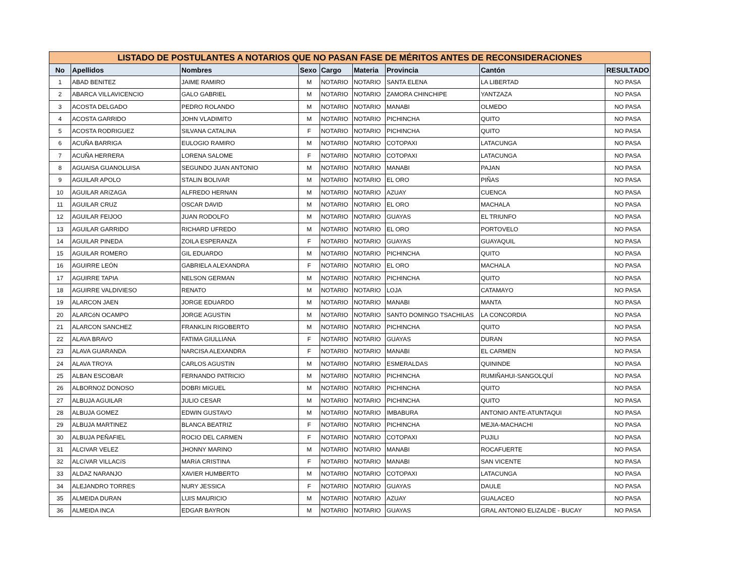| LISTADO DE POSTULANTES A NOTARIOS QUE NO PASAN FASE DE MÉRITOS ANTES DE RECONSIDERACIONES | | | | | | | | |
| No | Apellidos | Nombres | Sexo | Cargo | Materia | Provincia | Cantón | RESULTADO |
| 1 | ABAD BENITEZ | JAIME RAMIRO | M | NOTARIO | NOTARIO | SANTA ELENA | LA LIBERTAD | NO PASA |
| 2 | ABARCA VILLAVICENCIO | GALO GABRIEL | M | NOTARIO | NOTARIO | ZAMORA CHINCHIPE | YANTZAZA | NO PASA |
| 3 | ACOSTA DELGADO | PEDRO ROLANDO | M | NOTARIO | NOTARIO | MANABI | OLMEDO | NO PASA |
| 4 | ACOSTA GARRIDO | JOHN VLADIMITO | M | NOTARIO | NOTARIO | PICHINCHA | QUITO | NO PASA |
| 5 | ACOSTA RODRIGUEZ | SILVANA CATALINA | F | NOTARIO | NOTARIO | PICHINCHA | QUITO | NO PASA |
| 6 | ACUÑA BARRIGA | EULOGIO RAMIRO | M | NOTARIO | NOTARIO | COTOPAXI | LATACUNGA | NO PASA |
| 7 | ACUÑA HERRERA | LORENA SALOME | F | NOTARIO | NOTARIO | COTOPAXI | LATACUNGA | NO PASA |
| 8 | AGUAISA GUANOLUISA | SEGUNDO JUAN ANTONIO | M | NOTARIO | NOTARIO | MANABI | PAJAN | NO PASA |
| 9 | AGUILAR APOLO | STALIN BOLIVAR | M | NOTARIO | NOTARIO | EL ORO | PIÑAS | NO PASA |
| 10 | AGUILAR ARíZAGA | ALFREDO HERNAN | M | NOTARIO | NOTARIO | AZUAY | CUENCA | NO PASA |
| 11 | AGUILAR CRUZ | OSCAR DAVID | M | NOTARIO | NOTARIO | EL ORO | MACHALA | NO PASA |
| 12 | AGUILAR FEIJOO | JUAN RODOLFO | M | NOTARIO | NOTARIO | GUAYAS | EL TRIUNFO | NO PASA |
| 13 | AGUILAR GARRIDO | RICHARD UFREDO | M | NOTARIO | NOTARIO | EL ORO | PORTOVELO | NO PASA |
| 14 | AGUILAR PINEDA | ZOILA ESPERANZA | F | NOTARIO | NOTARIO | GUAYAS | GUAYAQUIL | NO PASA |
| 15 | AGUILAR ROMERO | GIL EDUARDO | M | NOTARIO | NOTARIO | PICHINCHA | QUITO | NO PASA |
| 16 | AGUIRRE LEÓN | GABRIELA ALEXANDRA | F | NOTARIO | NOTARIO | EL ORO | MACHALA | NO PASA |
| 17 | AGUIRRE TAPIA | NELSON GERMAN | M | NOTARIO | NOTARIO | PICHINCHA | QUITO | NO PASA |
| 18 | AGUIRRE VALDIVIESO | RENATO | M | NOTARIO | NOTARIO | LOJA | CATAMAYO | NO PASA |
| 19 | ALARCON JAEN | JORGE EDUARDO | M | NOTARIO | NOTARIO | MANABI | MANTA | NO PASA |
| 20 | ALARCóN OCAMPO | JORGE AGUSTIN | M | NOTARIO | NOTARIO | SANTO DOMINGO TSACHILAS | LA CONCORDIA | NO PASA |
| 21 | ALARCON SANCHEZ | FRANKLIN RIGOBERTO | M | NOTARIO | NOTARIO | PICHINCHA | QUITO | NO PASA |
| 22 | ALAVA BRAVO | FATIMA GIULLIANA | F | NOTARIO | NOTARIO | GUAYAS | DURAN | NO PASA |
| 23 | ALAVA GUARANDA | NARCISA ALEXANDRA | F | NOTARIO | NOTARIO | MANABI | EL CARMEN | NO PASA |
| 24 | ALAVA TROYA | CARLOS AGUSTIN | M | NOTARIO | NOTARIO | ESMERALDAS | QUININDE | NO PASA |
| 25 | ALBAN ESCOBAR | FERNANDO PATRICIO | M | NOTARIO | NOTARIO | PICHINCHA | RUMIÑAHUI-SANGOLQUÍ | NO PASA |
| 26 | ALBORNOZ DONOSO | DOBRI MIGUEL | M | NOTARIO | NOTARIO | PICHINCHA | QUITO | NO PASA |
| 27 | ALBUJA AGUILAR | JULIO CESAR | M | NOTARIO | NOTARIO | PICHINCHA | QUITO | NO PASA |
| 28 | ALBUJA GOMEZ | EDWIN GUSTAVO | M | NOTARIO | NOTARIO | IMBABURA | ANTONIO ANTE-ATUNTAQUI | NO PASA |
| 29 | ALBUJA MARTINEZ | BLANCA BEATRIZ | F | NOTARIO | NOTARIO | PICHINCHA | MEJIA-MACHACHI | NO PASA |
| 30 | ALBUJA PEÑAFIEL | ROCIO DEL CARMEN | F | NOTARIO | NOTARIO | COTOPAXI | PUJILI | NO PASA |
| 31 | ALCIVAR VELEZ | JHONNY MARINO | M | NOTARIO | NOTARIO | MANABI | ROCAFUERTE | NO PASA |
| 32 | ALCíVAR VILLACíS | MARíA CRISTINA | F | NOTARIO | NOTARIO | MANABI | SAN VICENTE | NO PASA |
| 33 | ALDAZ NARANJO | XAVIER HUMBERTO | M | NOTARIO | NOTARIO | COTOPAXI | LATACUNGA | NO PASA |
| 34 | ALEJANDRO TORRES | NURY JESSICA | F | NOTARIO | NOTARIO | GUAYAS | DAULE | NO PASA |
| 35 | ALMEIDA DURAN | LUIS MAURICIO | M | NOTARIO | NOTARIO | AZUAY | GUALACEO | NO PASA |
| 36 | ALMEIDA INCA | EDGAR BAYRON | M | NOTARIO | NOTARIO | GUAYAS | GRAL ANTONIO ELIZALDE - BUCAY | NO PASA |